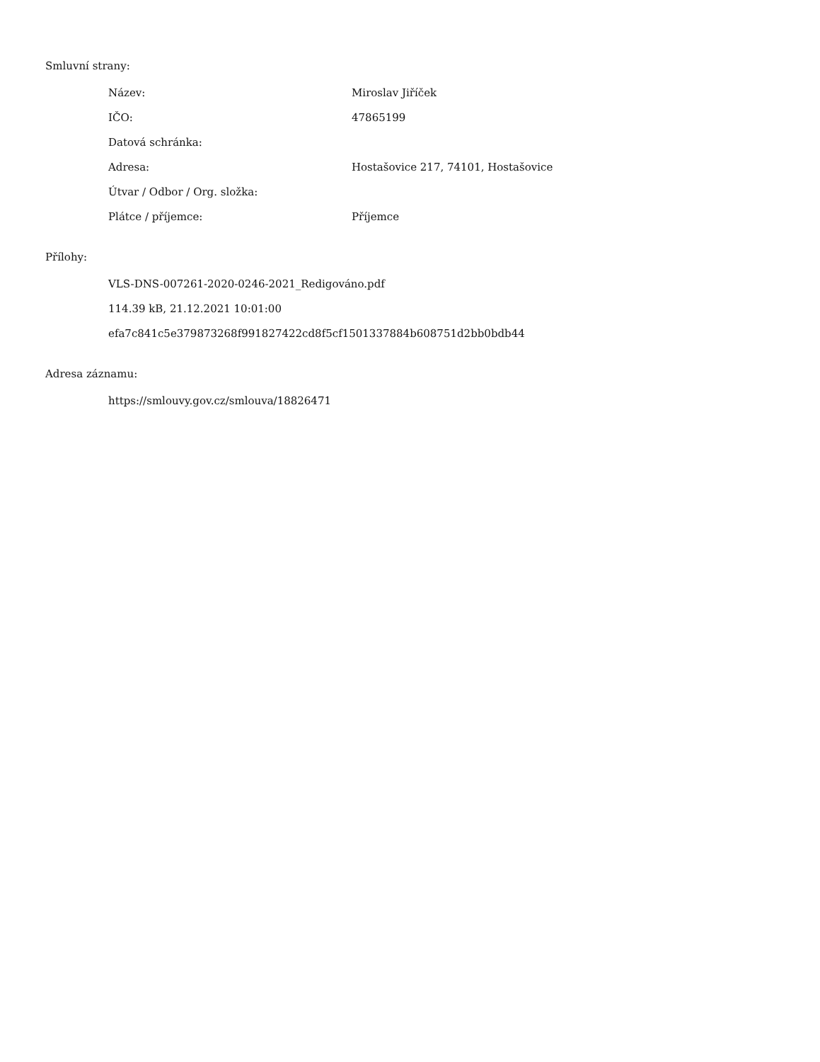Smluvní strany:
| Název: | Miroslav Jiříček |
| IČO: | 47865199 |
| Datová schránka: | |
| Adresa: | Hostašovice 217, 74101, Hostašovice |
| Útvar / Odbor / Org. složka: | |
| Plátce / příjemce: | Příjemce |
Přílohy:
VLS-DNS-007261-2020-0246-2021_Redigováno.pdf
114.39 kB, 21.12.2021 10:01:00
efa7c841c5e379873268f991827422cd8f5cf1501337884b608751d2bb0bdb44
Adresa záznamu:
https://smlouvy.gov.cz/smlouva/18826471